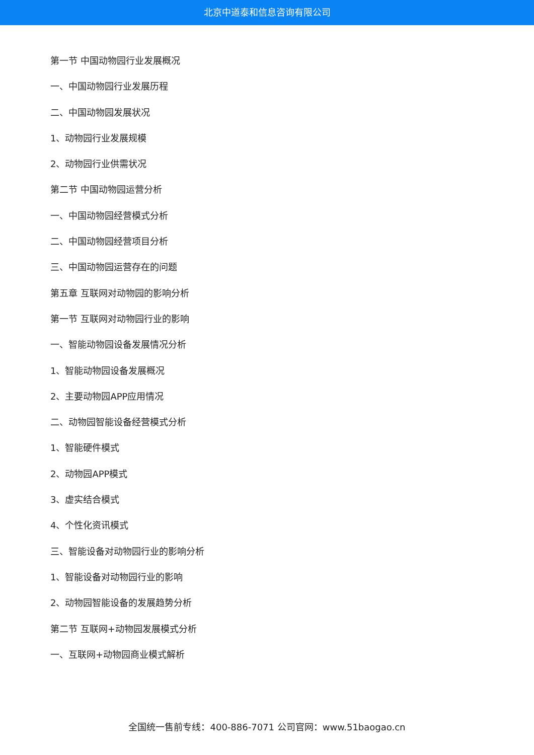北京中道泰和信息咨询有限公司
第一节 中国动物园行业发展概况
一、中国动物园行业发展历程
二、中国动物园发展状况
1、动物园行业发展规模
2、动物园行业供需状况
第二节 中国动物园运营分析
一、中国动物园经营模式分析
二、中国动物园经营项目分析
三、中国动物园运营存在的问题
第五章 互联网对动物园的影响分析
第一节 互联网对动物园行业的影响
一、智能动物园设备发展情况分析
1、智能动物园设备发展概况
2、主要动物园APP应用情况
二、动物园智能设备经营模式分析
1、智能硬件模式
2、动物园APP模式
3、虚实结合模式
4、个性化资讯模式
三、智能设备对动物园行业的影响分析
1、智能设备对动物园行业的影响
2、动物园智能设备的发展趋势分析
第二节 互联网+动物园发展模式分析
一、互联网+动物园商业模式解析
全国统一售前专线：400-886-7071 公司官网：www.51baogao.cn